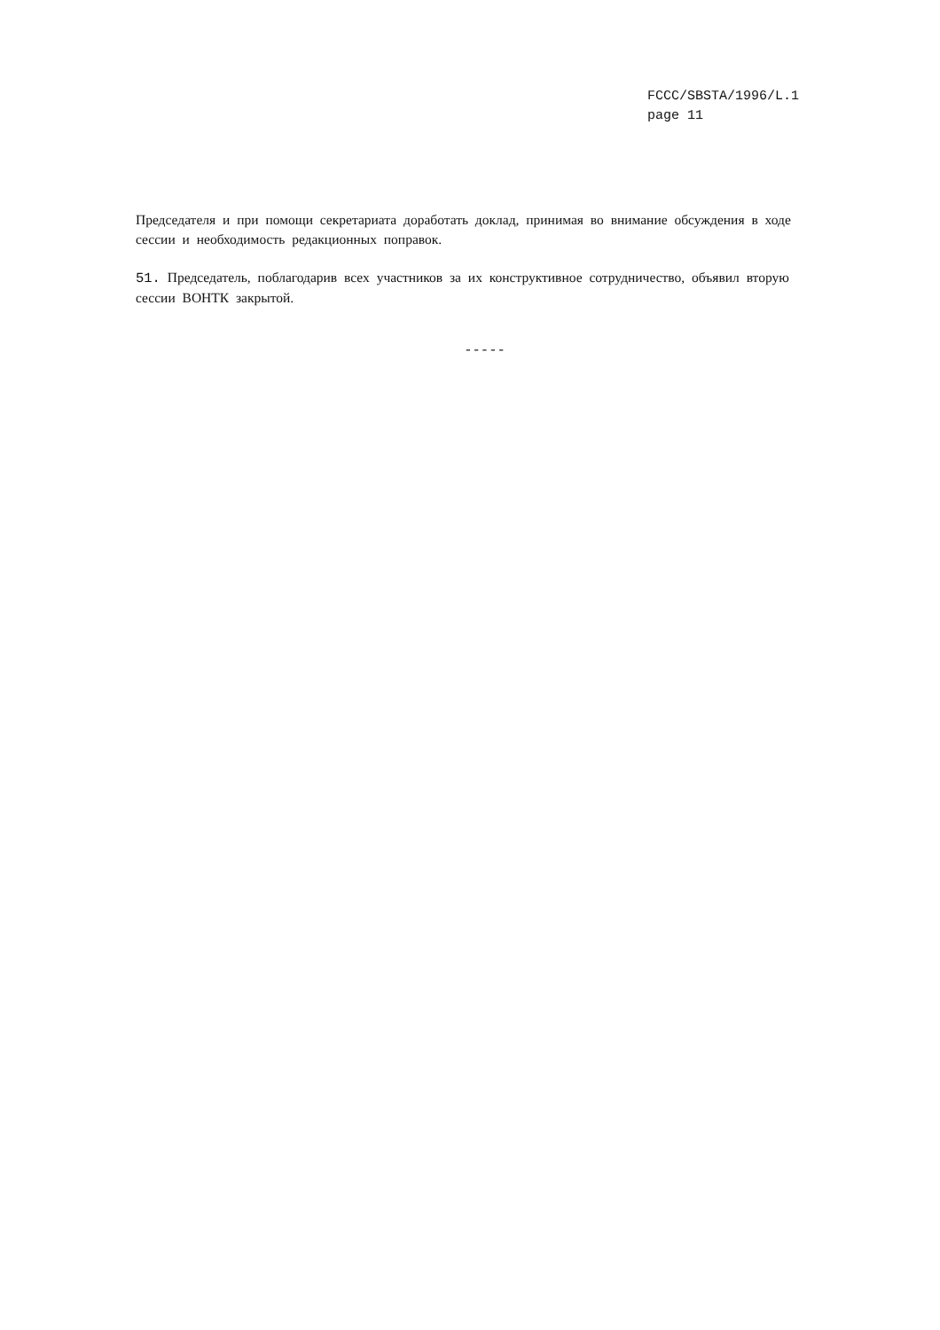FCCC/SBSTA/1996/L.1
page 11
Председателя и при помощи секретариата доработать доклад, принимая во внимание обсуждения в ходе сессии и необходимость редакционных поправок.
51. Председатель, поблагодарив всех участников за их конструктивное сотрудничество, объявил вторую сессии ВОНТК закрытой.
-----